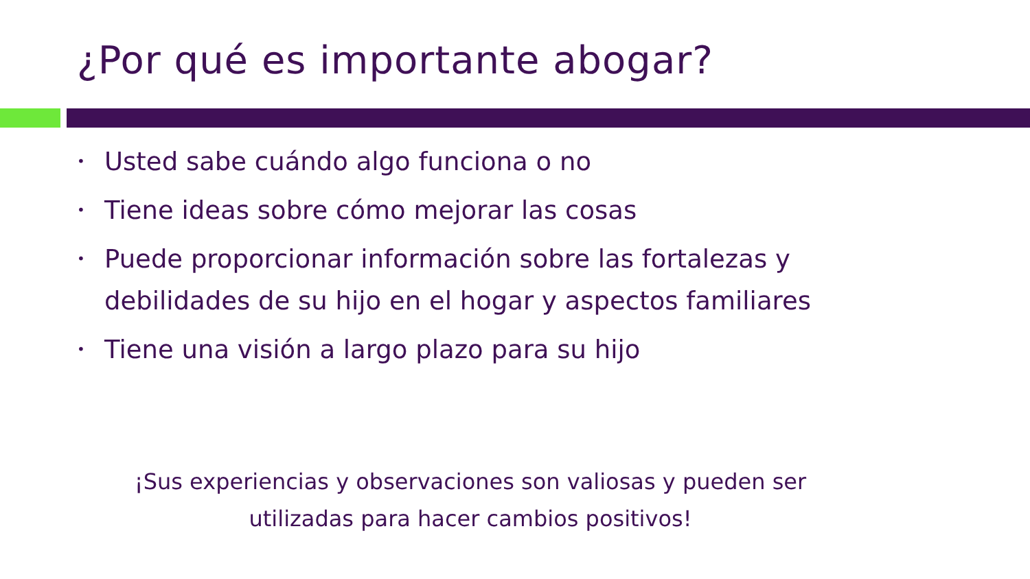¿Por qué es importante abogar?
• Usted sabe cuándo algo funciona o no
• Tiene ideas sobre cómo mejorar las cosas
• Puede proporcionar información sobre las fortalezas y debilidades de su hijo en el hogar y aspectos familiares
• Tiene una visión a largo plazo para su hijo
¡Sus experiencias y observaciones son valiosas y pueden ser utilizadas para hacer cambios positivos!